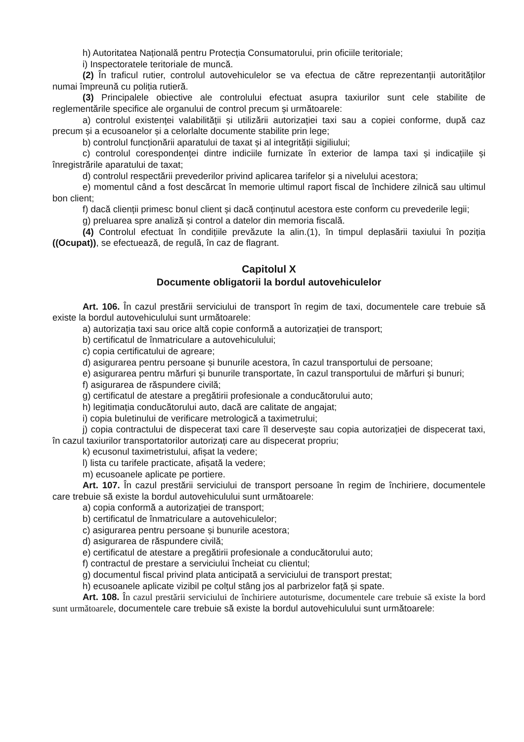h) Autoritatea Națională pentru Protecția Consumatorului, prin oficiile teritoriale;
i) Inspectoratele teritoriale de muncă.
(2) În traficul rutier, controlul autovehiculelor se va efectua de către reprezentanții autorităților numai împreună cu poliția rutieră.
(3) Principalele obiective ale controlului efectuat asupra taxiurilor sunt cele stabilite de reglementările specifice ale organului de control precum și următoarele:
a) controlul existenței valabilității și utilizării autorizației taxi sau a copiei conforme, după caz precum și a ecusoanelor și a celorlalte documente stabilite prin lege;
b) controlul funcționării aparatului de taxat și al integrității sigiliului;
c) controlul corespondenței dintre indiciile furnizate în exterior de lampa taxi și indicațiile și înregistrările aparatului de taxat;
d) controlul respectării prevederilor privind aplicarea tarifelor și a nivelului acestora;
e) momentul când a fost descărcat în memorie ultimul raport fiscal de închidere zilnică sau ultimul bon client;
f) dacă clienții primesc bonul client și dacă conținutul acestora este conform cu prevederile legii;
g) preluarea spre analiză și control a datelor din memoria fiscală.
(4) Controlul efectuat în condițiile prevăzute la alin.(1), în timpul deplasării taxiului în poziția ((Ocupat)), se efectuează, de regulă, în caz de flagrant.
Capitolul X
Documente obligatorii la bordul autovehiculelor
Art. 106. În cazul prestării serviciului de transport în regim de taxi, documentele care trebuie să existe la bordul autovehiculului sunt următoarele:
a) autorizația taxi sau orice altă copie conformă a autorizației de transport;
b) certificatul de înmatriculare a autovehiculului;
c) copia certificatului de agreare;
d) asigurarea pentru persoane și bunurile acestora, în cazul transportului de persoane;
e) asigurarea pentru mărfuri și bunurile transportate, în cazul transportului de mărfuri și bunuri;
f) asigurarea de răspundere civilă;
g) certificatul de atestare a pregătirii profesionale a conducătorului auto;
h) legitimația conducătorului auto, dacă are calitate de angajat;
i) copia buletinului de verificare metrologică a taximetrului;
j) copia contractului de dispecerat taxi care îl deservește sau copia autorizației de dispecerat taxi, în cazul taxiurilor transportatorilor autorizați care au dispecerat propriu;
k) ecusonul taximetristului, afișat la vedere;
l) lista cu tarifele practicate, afișată la vedere;
m) ecusoanele aplicate pe portiere.
Art. 107. În cazul prestării serviciului de transport persoane în regim de închiriere, documentele care trebuie să existe la bordul autovehiculului sunt următoarele:
a) copia conformă a autorizației de transport;
b) certificatul de înmatriculare a autovehiculelor;
c) asigurarea pentru persoane și bunurile acestora;
d) asigurarea de răspundere civilă;
e) certificatul de atestare a pregătirii profesionale a conducătorului auto;
f) contractul de prestare a serviciului încheiat cu clientul;
g) documentul fiscal privind plata anticipată a serviciului de transport prestat;
h) ecusoanele aplicate vizibil pe colțul stâng jos al parbrizelor față și spate.
Art. 108. În cazul prestării serviciului de închiriere autoturisme, documentele care trebuie să existe la bord sunt următoarele, documentele care trebuie să existe la bordul autovehiculului sunt următoarele: